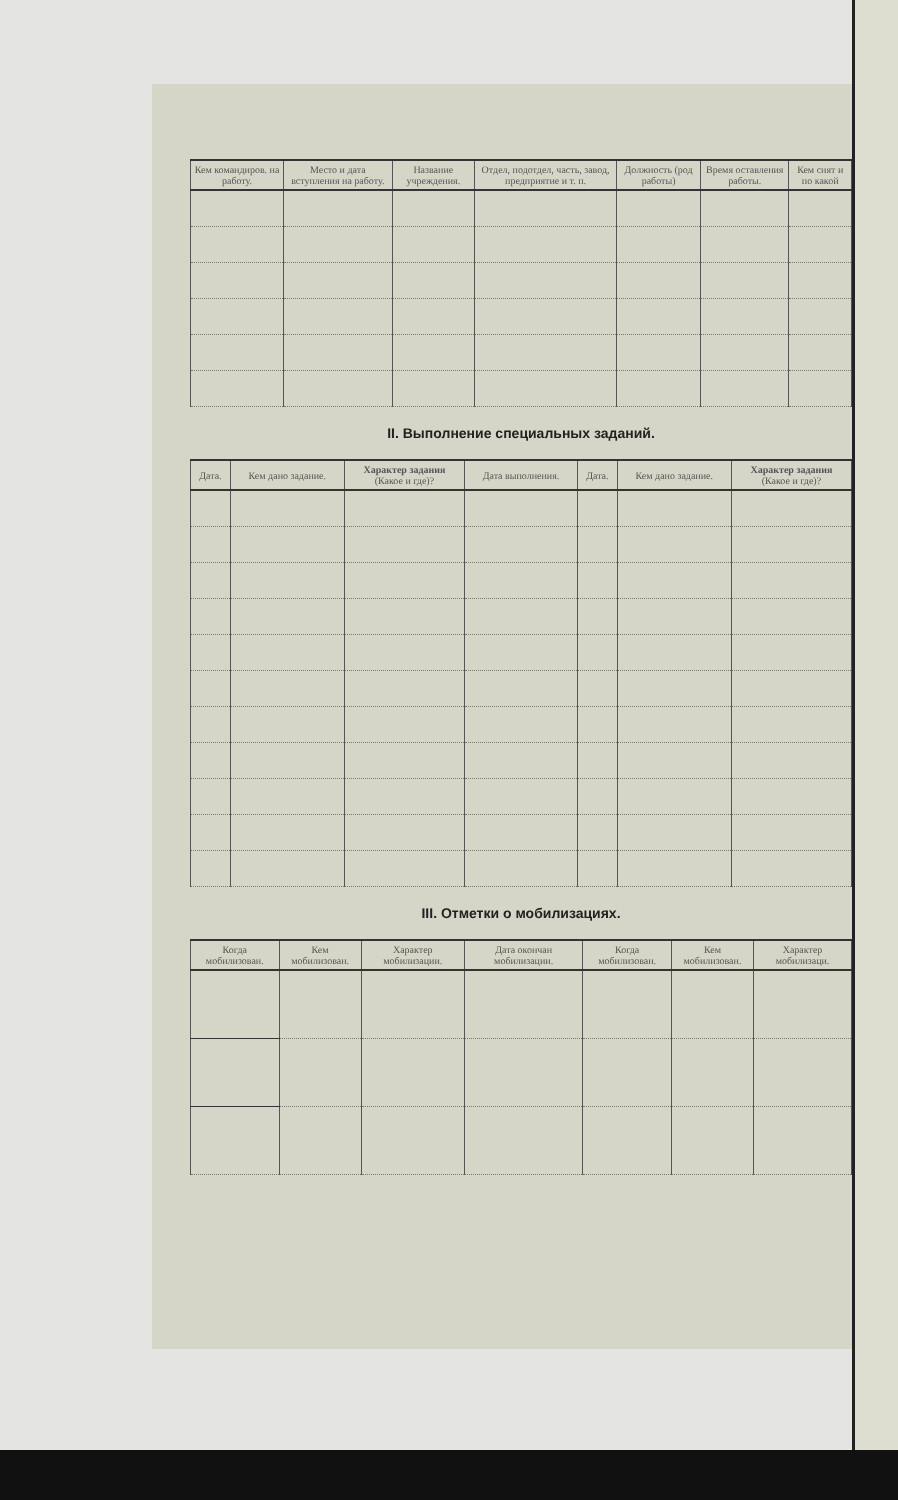| Кем командиров. на работу. | Место и дата вступления на работу. | Название учреждения. | Отдел, подотдел, часть, завод, предприятие и т. п. | Должность (род работы) | Время оставления работы. | Кем снят и по какой |
| --- | --- | --- | --- | --- | --- | --- |
II. Выполнение специальных заданий.
| Дата. | Кем дано задание. | Характер задания (Какое и где)? | Дата выполнения. | Дата. | Кем дано задание. | Характер задания (Какое и где)? |
| --- | --- | --- | --- | --- | --- | --- |
III. Отметки о мобилизациях.
| Когда мобилизован. | Кем мобилизован. | Характер мобилизации. | Дата окончан мобилизации. | Когда мобилизован. | Кем мобилизован. | Характер мобилизаци. |
| --- | --- | --- | --- | --- | --- | --- |